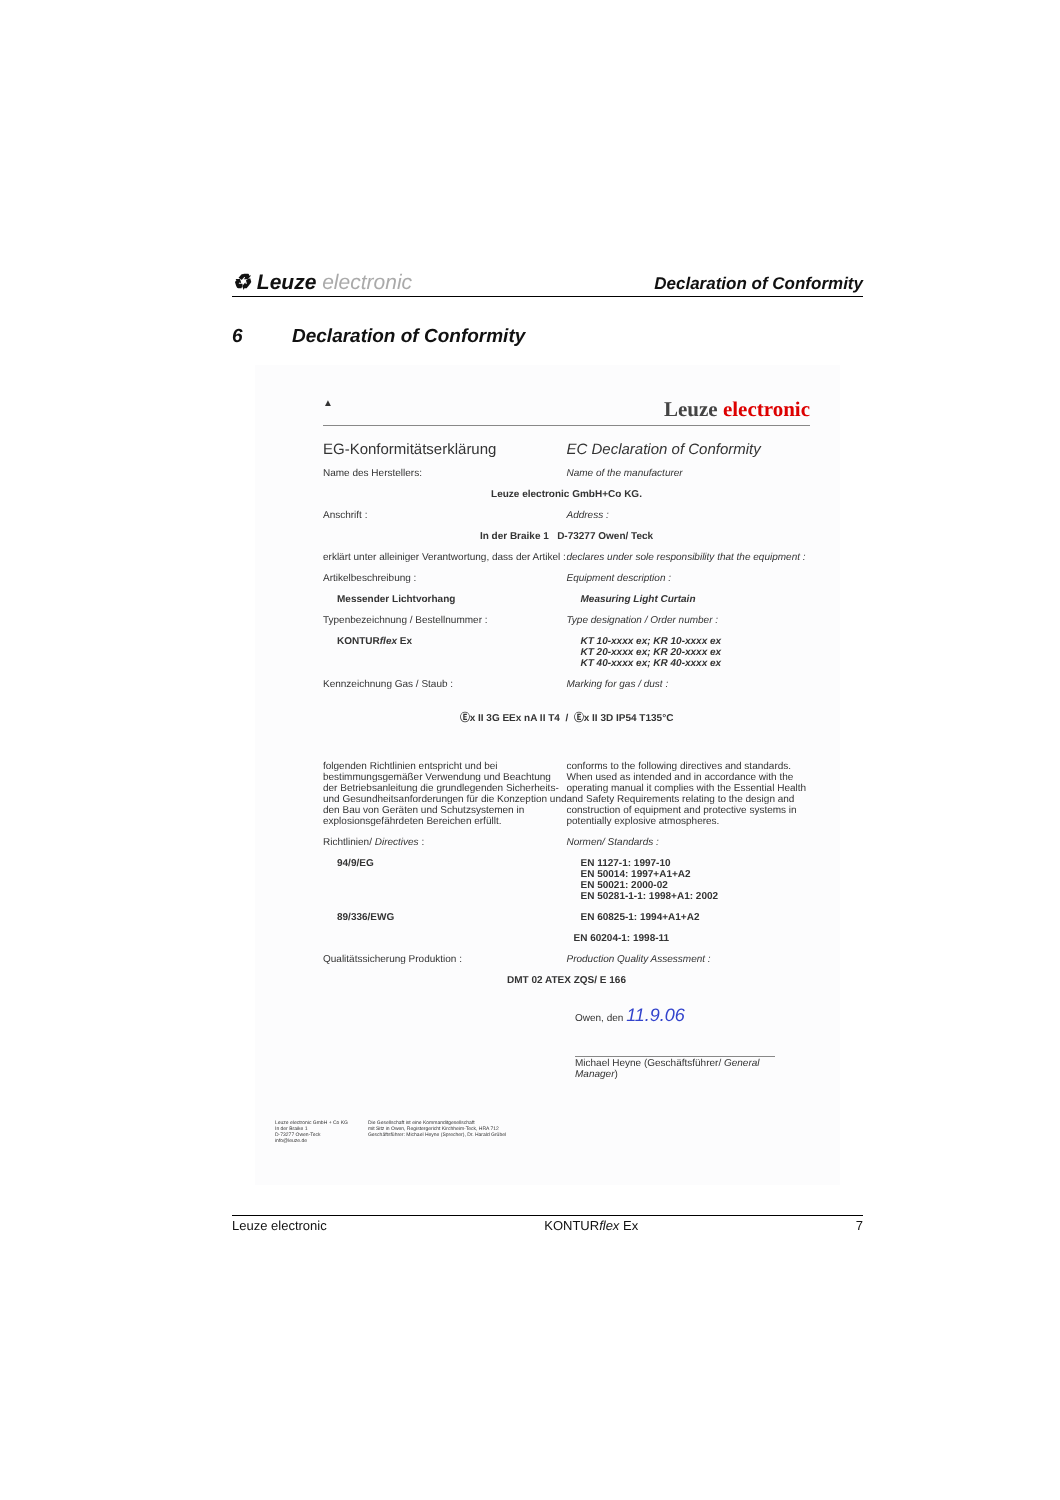♻ Leuze electronic
Declaration of Conformity
6 Declaration of Conformity
▲ Leuze electronic
EG-Konformitätserklärung EC Declaration of Conformity
Name des Herstellers: Name of the manufacturer
Leuze electronic GmbH+Co KG.
Anschrift : Address :
In der Braike 1 D-73277 Owen/ Teck
erklärt unter alleiniger Verantwortung, dass der Artikel :
declares under sole responsibility that the equipment :
Artikelbeschreibung : Equipment description :
Messender Lichtvorhang Measuring Light Curtain
Typenbezeichnung / Bestellnummer :
Type designation / Order number :
KONTURflex Ex KT 10-xxxx ex; KR 10-xxxx ex
KT 20-xxxx ex; KR 20-xxxx ex
KT 40-xxxx ex; KR 40-xxxx ex
Kennzeichnung Gas / Staub : Marking for gas / dust :
Ⓔx II 3G EEx nA II T4 / Ⓔx II 3D IP54 T135°C
folgenden Richtlinien entspricht und bei bestimmungsgemäßer Verwendung und Beachtung der Betriebsanleitung die grundlegenden Sicherheits- und Gesundheitsanforderungen für die Konzeption und den Bau von Geräten und Schutzsystemen in explosionsgefährdeten Bereichen erfüllt.
conforms to the following directives and standards. When used as intended and in accordance with the operating manual it complies with the Essential Health and Safety Requirements relating to the design and construction of equipment and protective systems in potentially explosive atmospheres.
Richtlinien/ Directives : Normen/ Standards :
94/9/EG EN 1127-1: 1997-10
EN 50014: 1997+A1+A2
EN 50021: 2000-02
EN 50281-1-1: 1998+A1: 2002
89/336/EWG EN 60825-1: 1994+A1+A2
EN 60204-1: 1998-11
Qualitätssicherung Produktion :
Production Quality Assessment :
DMT 02 ATEX ZQS/ E 166
Owen, den 11.9.06
Michael Heyne (Geschäftsführer/ General Manager)
Leuze electronic GmbH + Co KG
In der Braike 1
D-73277 Owen-Teck
info@leuze.de
Die Gesellschaft ist eine Kommanditgesellschaft
mit Sitz in Owen, Registergericht Kirchheim-Teck, HRA 712
Geschäftsführer: Michael Heyne (Sprecher), Dr. Harald Grübel
Leuze electronic KONTURflex Ex 7